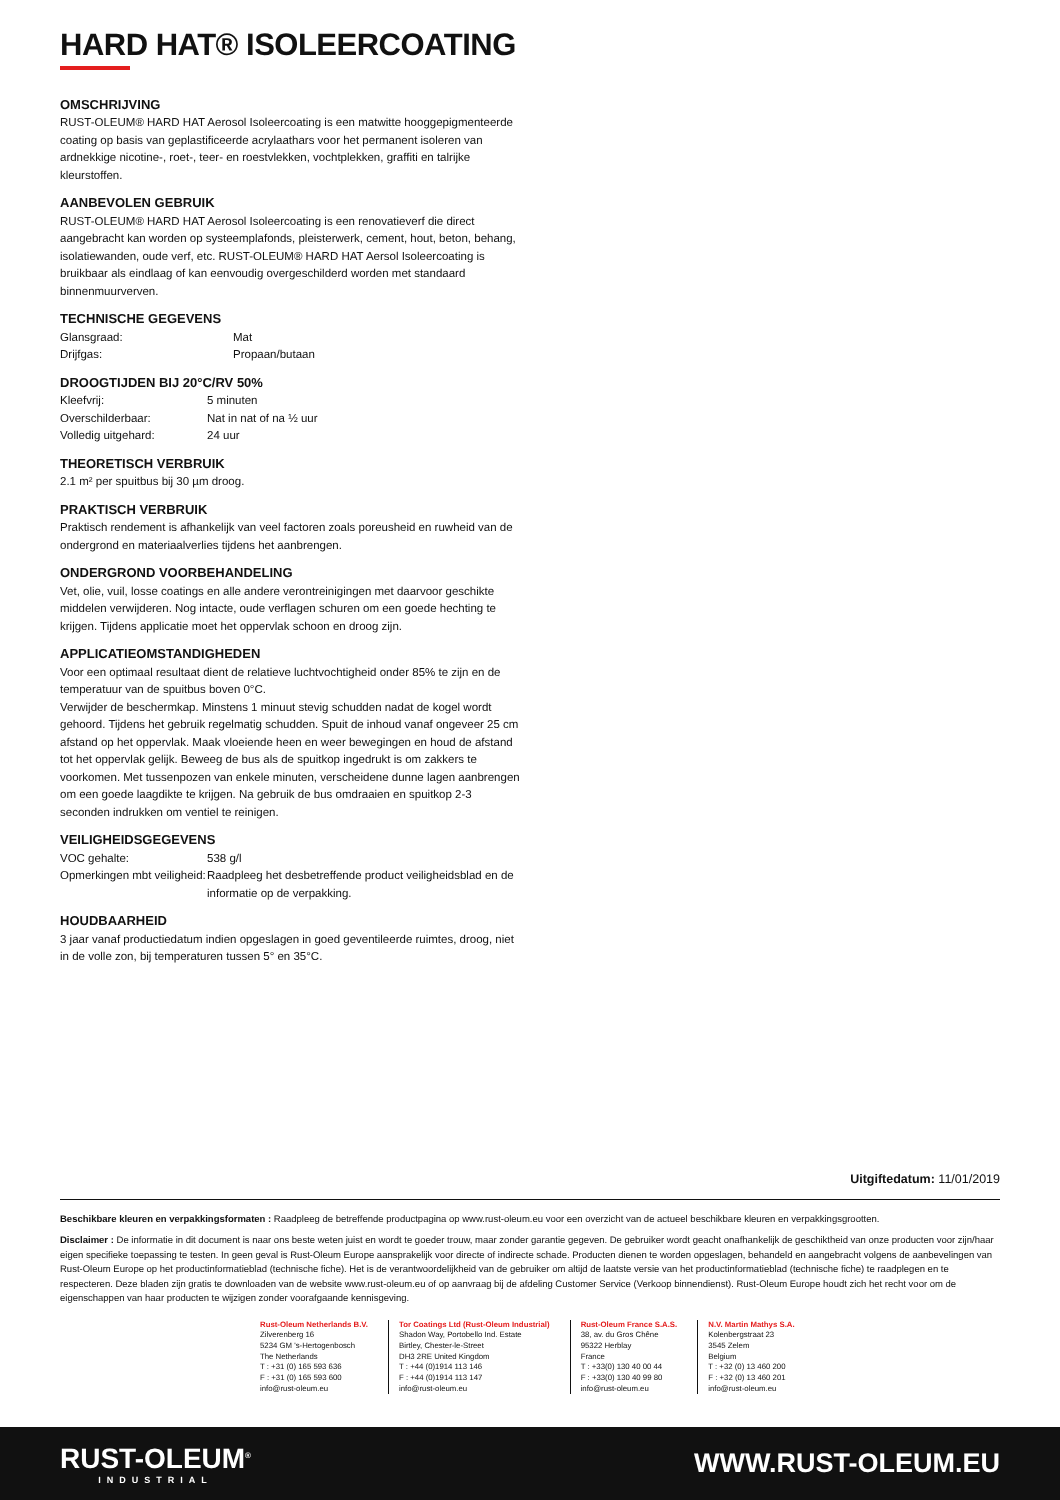HARD HAT® ISOLEERCOATING
OMSCHRIJVING
RUST-OLEUM® HARD HAT Aerosol Isoleercoating is een matwitte hooggepigmenteerde coating op basis van geplastificeerde acrylaathars voor het permanent isoleren van ardnekkige nicotine-, roet-, teer- en roestvlekken, vochtplekken, graffiti en talrijke kleurstoffen.
AANBEVOLEN GEBRUIK
RUST-OLEUM® HARD HAT Aerosol Isoleercoating is een renovatieverf die direct aangebracht kan worden op systeemplafonds, pleisterwerk, cement, hout, beton, behang, isolatiewanden, oude verf, etc. RUST-OLEUM® HARD HAT Aersol Isoleercoating is bruikbaar als eindlaag of kan eenvoudig overgeschilderd worden met standaard binnenmuurverven.
TECHNISCHE GEGEVENS
| Glansgraad: | Mat |
| Drijfgas: | Propaan/butaan |
DROOGTIJDEN BIJ 20°C/RV 50%
| Kleefvrij: | 5 minuten |
| Overschilderbaar: | Nat in nat of na ½ uur |
| Volledig uitgehard: | 24 uur |
THEORETISCH VERBRUIK
2.1 m² per spuitbus bij 30 µm droog.
PRAKTISCH VERBRUIK
Praktisch rendement is afhankelijk van veel factoren zoals poreusheid en ruwheid van de ondergrond en materiaalverlies tijdens het aanbrengen.
ONDERGROND VOORBEHANDELING
Vet, olie, vuil, losse coatings en alle andere verontreinigingen met daarvoor geschikte middelen verwijderen. Nog intacte, oude verflagen schuren om een goede hechting te krijgen. Tijdens applicatie moet het oppervlak schoon en droog zijn.
APPLICATIEOMSTANDIGHEDEN
Voor een optimaal resultaat dient de relatieve luchtvochtigheid onder 85% te zijn en de temperatuur van de spuitbus boven 0°C.
Verwijder de beschermkap. Minstens 1 minuut stevig schudden nadat de kogel wordt gehoord. Tijdens het gebruik regelmatig schudden. Spuit de inhoud vanaf ongeveer 25 cm afstand op het oppervlak. Maak vloeiende heen en weer bewegingen en houd de afstand tot het oppervlak gelijk. Beweeg de bus als de spuitkop ingedrukt is om zakkers te voorkomen. Met tussenpozen van enkele minuten, verscheidene dunne lagen aanbrengen om een goede laagdikte te krijgen. Na gebruik de bus omdraaien en spuitkop 2-3 seconden indrukken om ventiel te reinigen.
VEILIGHEIDSGEGEVENS
| VOC gehalte: | 538 g/l |
| Opmerkingen mbt veiligheid: | Raadpleeg het desbetreffende product veiligheidsblad en de informatie op de verpakking. |
HOUDBAARHEID
3 jaar vanaf productiedatum indien opgeslagen in goed geventileerde ruimtes, droog, niet in de volle zon, bij temperaturen tussen 5° en 35°C.
Uitgiftedatum: 11/01/2019
Beschikbare kleuren en verpakkingsformaten : Raadpleeg de betreffende productpagina op www.rust-oleum.eu voor een overzicht van de actueel beschikbare kleuren en verpakkingsgrootten.
Disclaimer : De informatie in dit document is naar ons beste weten juist en wordt te goeder trouw, maar zonder garantie gegeven. De gebruiker wordt geacht onafhankelijk de geschiktheid van onze producten voor zijn/haar eigen specifieke toepassing te testen. In geen geval is Rust-Oleum Europe aansprakelijk voor directe of indirecte schade. Producten dienen te worden opgeslagen, behandeld en aangebracht volgens de aanbevelingen van Rust-Oleum Europe op het productinformatieblad (technische fiche). Het is de verantwoordelijkheid van de gebruiker om altijd de laatste versie van het productinformatieblad (technische fiche) te raadplegen en te respecteren. Deze bladen zijn gratis te downloaden van de website www.rust-oleum.eu of op aanvraag bij de afdeling Customer Service (Verkoop binnendienst). Rust-Oleum Europe houdt zich het recht voor om de eigenschappen van haar producten te wijzigen zonder voorafgaande kennisgeving.
Rust-Oleum Netherlands B.V.
Zilverenberg 16
5234 GM 's-Hertogenbosch
The Netherlands
T : +31 (0) 165 593 636
F : +31 (0) 165 593 600
info@rust-oleum.eu
Tor Coatings Ltd (Rust-Oleum Industrial)
Shadon Way, Portobello Ind. Estate
Birtley, Chester-le-Street
DH3 2RE United Kingdom
T : +44 (0)1914 113 146
F : +44 (0)1914 113 147
info@rust-oleum.eu
Rust-Oleum France S.A.S.
38, av. du Gros Chêne
95322 Herblay
France
T : +33(0) 130 40 00 44
F : +33(0) 130 40 99 80
info@rust-oleum.eu
N.V. Martin Mathys S.A.
Kolenbergstraat 23
3545 Zelem
Belgium
T : +32 (0) 13 460 200
F : +32 (0) 13 460 201
info@rust-oleum.eu
RUST-OLEUM<sup>®</sup>
INDUSTRIAL
WWW.RUST-OLEUM.EU